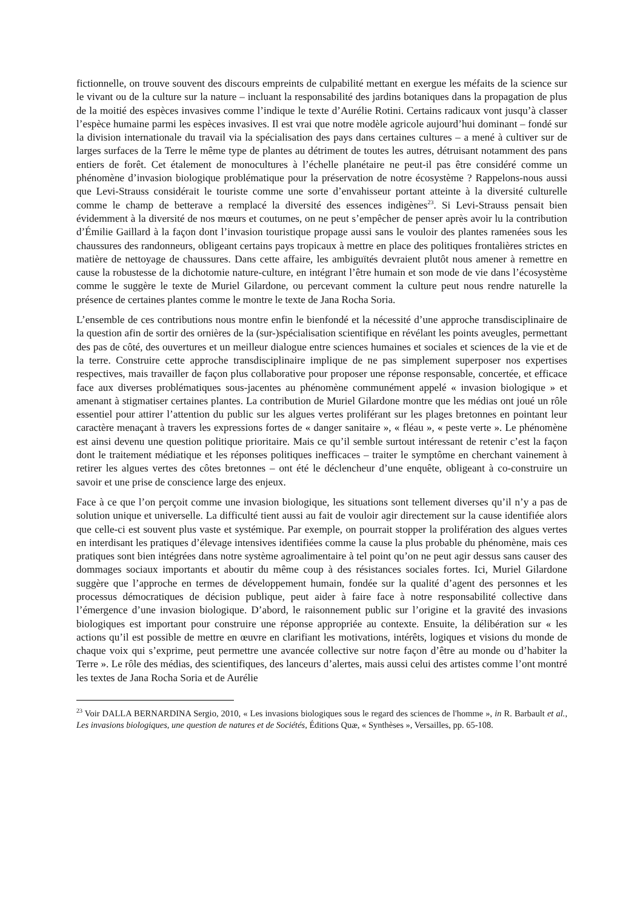fictionnelle, on trouve souvent des discours empreints de culpabilité mettant en exergue les méfaits de la science sur le vivant ou de la culture sur la nature – incluant la responsabilité des jardins botaniques dans la propagation de plus de la moitié des espèces invasives comme l’indique le texte d’Aurélie Rotini. Certains radicaux vont jusqu’à classer l’espèce humaine parmi les espèces invasives. Il est vrai que notre modèle agricole aujourd’hui dominant – fondé sur la division internationale du travail via la spécialisation des pays dans certaines cultures – a mené à cultiver sur de larges surfaces de la Terre le même type de plantes au détriment de toutes les autres, détruisant notamment des pans entiers de forêt. Cet étalement de monocultures à l’échelle planétaire ne peut-il pas être considéré comme un phénomène d’invasion biologique problématique pour la préservation de notre écosystème ? Rappelons-nous aussi que Levi-Strauss considérait le touriste comme une sorte d’envahisseur portant atteinte à la diversité culturelle comme le champ de betterave a remplacé la diversité des essences indigènes<sup>23</sup>. Si Levi-Strauss pensait bien évidemment à la diversité de nos mœurs et coutumes, on ne peut s’empêcher de penser après avoir lu la contribution d’Émilie Gaillard à la façon dont l’invasion touristique propage aussi sans le vouloir des plantes ramenées sous les chaussures des randonneurs, obligeant certains pays tropicaux à mettre en place des politiques frontalières strictes en matière de nettoyage de chaussures. Dans cette affaire, les ambiguïtés devraient plutôt nous amener à remettre en cause la robustesse de la dichotomie nature-culture, en intégrant l’être humain et son mode de vie dans l’écosystème comme le suggère le texte de Muriel Gilardone, ou percevant comment la culture peut nous rendre naturelle la présence de certaines plantes comme le montre le texte de Jana Rocha Soria.
L’ensemble de ces contributions nous montre enfin le bienfondé et la nécessité d’une approche transdisciplinaire de la question afin de sortir des ornières de la (sur-)spécialisation scientifique en révélant les points aveugles, permettant des pas de côté, des ouvertures et un meilleur dialogue entre sciences humaines et sociales et sciences de la vie et de la terre. Construire cette approche transdisciplinaire implique de ne pas simplement superposer nos expertises respectives, mais travailler de façon plus collaborative pour proposer une réponse responsable, concertée, et efficace face aux diverses problématiques sous-jacentes au phénomène communément appelé « invasion biologique » et amenant à stigmatiser certaines plantes. La contribution de Muriel Gilardone montre que les médias ont joué un rôle essentiel pour attirer l’attention du public sur les algues vertes proliférant sur les plages bretonnes en pointant leur caractère menaçant à travers les expressions fortes de « danger sanitaire », « fléau », « peste verte ». Le phénomène est ainsi devenu une question politique prioritaire. Mais ce qu’il semble surtout intéressant de retenir c’est la façon dont le traitement médiatique et les réponses politiques inefficaces – traiter le symptôme en cherchant vainement à retirer les algues vertes des côtes bretonnes – ont été le déclencheur d’une enquête, obligeant à co-construire un savoir et une prise de conscience large des enjeux.
Face à ce que l’on perçoit comme une invasion biologique, les situations sont tellement diverses qu’il n’y a pas de solution unique et universelle. La difficulté tient aussi au fait de vouloir agir directement sur la cause identifiée alors que celle-ci est souvent plus vaste et systémique. Par exemple, on pourrait stopper la prolifération des algues vertes en interdisant les pratiques d’élevage intensives identifiées comme la cause la plus probable du phénomène, mais ces pratiques sont bien intégrées dans notre système agroalimentaire à tel point qu’on ne peut agir dessus sans causer des dommages sociaux importants et aboutir du même coup à des résistances sociales fortes. Ici, Muriel Gilardone suggère que l’approche en termes de développement humain, fondée sur la qualité d’agent des personnes et les processus démocratiques de décision publique, peut aider à faire face à notre responsabilité collective dans l’émergence d’une invasion biologique. D’abord, le raisonnement public sur l’origine et la gravité des invasions biologiques est important pour construire une réponse appropriée au contexte. Ensuite, la délibération sur « les actions qu’il est possible de mettre en œuvre en clarifiant les motivations, intérêts, logiques et visions du monde de chaque voix qui s’exprime, peut permettre une avancée collective sur notre façon d’être au monde ou d’habiter la Terre ». Le rôle des médias, des scientifiques, des lanceurs d’alertes, mais aussi celui des artistes comme l’ont montré les textes de Jana Rocha Soria et de Aurélie
<sup>23</sup> Voir DALLA BERNARDINA Sergio, 2010, « Les invasions biologiques sous le regard des sciences de l'homme », in R. Barbault et al., Les invasions biologiques, une question de natures et de Sociétés, Éditions Quæ, « Synthèses », Versailles, pp. 65-108.